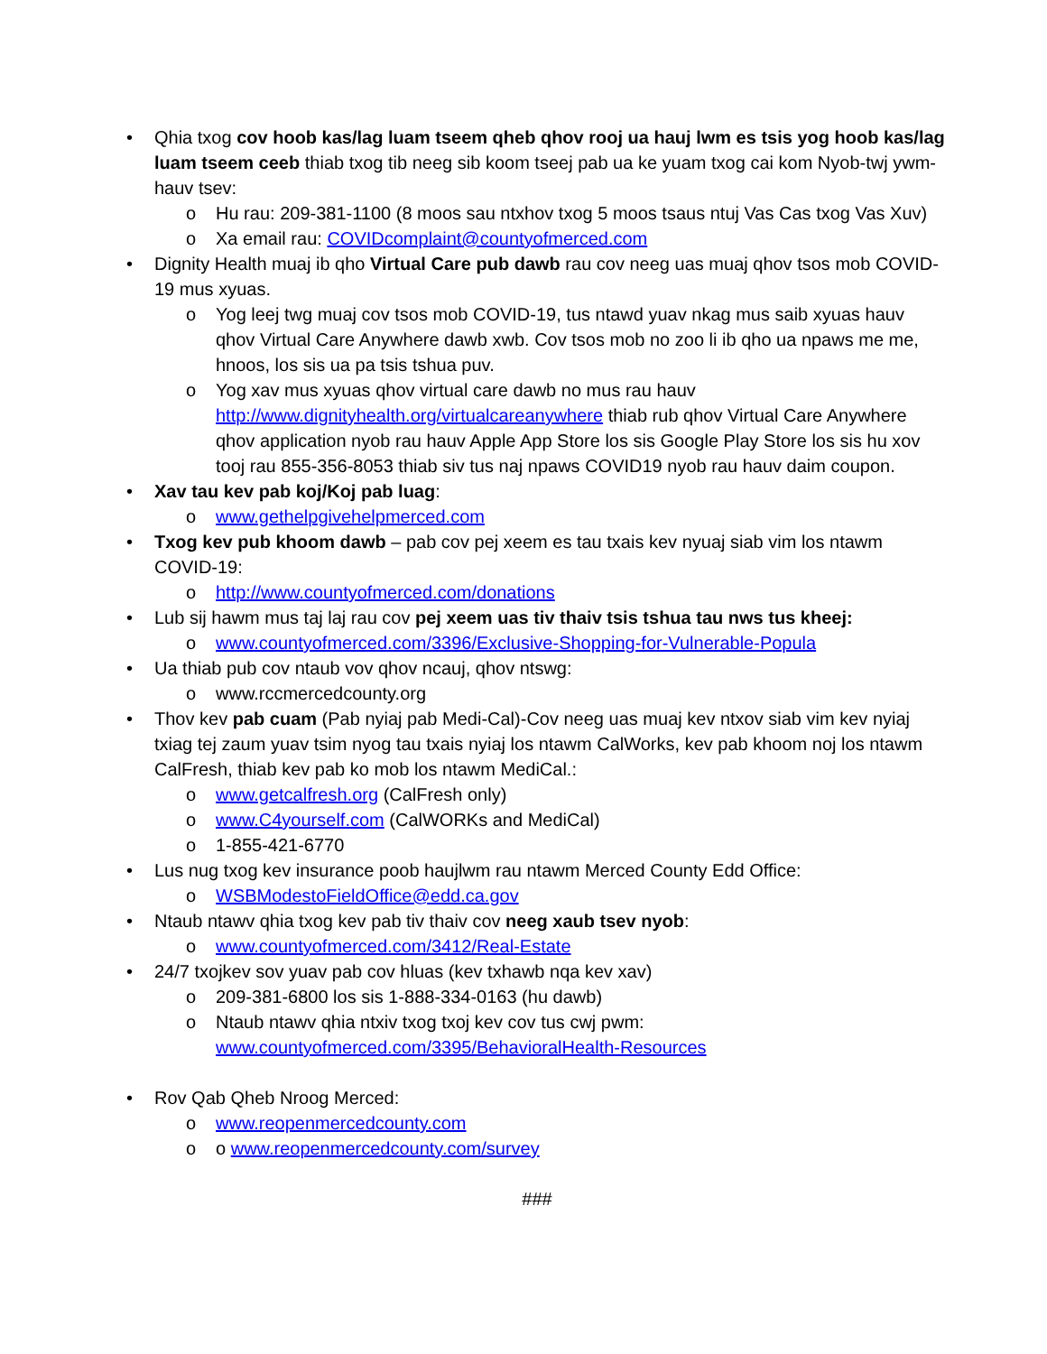• Qhia txog cov hoob kas/lag luam tseem qheb qhov rooj ua hauj lwm es tsis yog hoob kas/lag luam tseem ceeb thiab txog tib neeg sib koom tseej pab ua ke yuam txog cai kom Nyob-twj ywm-hauv tsev:
o Hu rau: 209-381-1100 (8 moos sau ntxhov txog 5 moos tsaus ntuj Vas Cas txog Vas Xuv)
o Xa email rau: COVIDcomplaint@countyofmerced.com
• Dignity Health muaj ib qho Virtual Care pub dawb rau cov neeg uas muaj qhov tsos mob COVID-19 mus xyuas.
o Yog leej twg muaj cov tsos mob COVID-19, tus ntawd yuav nkag mus saib xyuas hauv qhov Virtual Care Anywhere dawb xwb. Cov tsos mob no zoo li ib qho ua npaws me me, hnoos, los sis ua pa tsis tshua puv.
o Yog xav mus xyuas qhov virtual care dawb no mus rau hauv http://www.dignityhealth.org/virtualcareanywhere thiab rub qhov Virtual Care Anywhere qhov application nyob rau hauv Apple App Store los sis Google Play Store los sis hu xov tooj rau 855-356-8053 thiab siv tus naj npaws COVID19 nyob rau hauv daim coupon.
• Xav tau kev pab koj/Koj pab luag:
o www.gethelpgivehelpmerced.com
• Txog kev pub khoom dawb – pab cov pej xeem es tau txais kev nyuaj siab vim los ntawm COVID-19:
o http://www.countyofmerced.com/donations
• Lub sij hawm mus taj laj rau cov pej xeem uas tiv thaiv tsis tshua tau nws tus kheej:
o www.countyofmerced.com/3396/Exclusive-Shopping-for-Vulnerable-Popula
• Ua thiab pub cov ntaub vov qhov ncauj, qhov ntswg:
o www.rccmercedcounty.org
• Thov kev pab cuam (Pab nyiaj pab Medi-Cal)-Cov neeg uas muaj kev ntxov siab vim kev nyiaj txiag tej zaum yuav tsim nyog tau txais nyiaj los ntawm CalWorks, kev pab khoom noj los ntawm CalFresh, thiab kev pab ko mob los ntawm MediCal.:
o www.getcalfresh.org (CalFresh only)
o www.C4yourself.com (CalWORKs and MediCal)
o 1-855-421-6770
• Lus nug txog kev insurance poob haujlwm rau ntawm Merced County Edd Office:
o WSBModestoFieldOffice@edd.ca.gov
• Ntaub ntawv qhia txog kev pab tiv thaiv cov neeg xaub tsev nyob:
o www.countyofmerced.com/3412/Real-Estate
• 24/7 txojkev sov yuav pab cov hluas (kev txhawb nqa kev xav)
o 209-381-6800 los sis 1-888-334-0163 (hu dawb)
o Ntaub ntawv qhia ntxiv txog txoj kev cov tus cwj pwm: www.countyofmerced.com/3395/BehavioralHealth-Resources
• Rov Qab Qheb Nroog Merced:
o www.reopenmercedcounty.com
o o www.reopenmercedcounty.com/survey
###